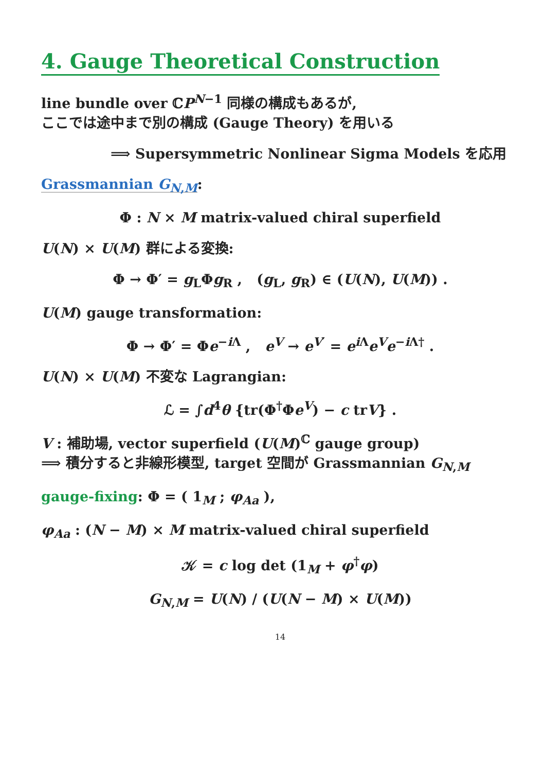4. Gauge Theoretical Construction
line bundle over ℂP<sup>N−1</sup> 同様の構成もあるが,
ここでは途中まで別の構成 (Gauge Theory) を用いる
⟹ Supersymmetric Nonlinear Sigma Models を応用
Grassmannian G<sub>N,M</sub>:
Φ : N × M matrix-valued chiral superfield
U(N) × U(M) 群による変換:
Φ → Φ′ = g<sub>L</sub>Φg<sub>R</sub> , (g<sub>L</sub>, g<sub>R</sub>) ∈ (U(N), U(M)) .
U(M) gauge transformation:
Φ → Φ′ = Φe<sup>−i Λ</sup> , e<sup>V</sup> → e<sup>V′</sup> = e<sup>i Λ</sup>e<sup>V</sup>e<sup>−i Λ†</sup> .
U(N) × U(M) 不変な Lagrangian:
ℒ = ∫d<sup>4</sup>θ {tr(Φ<sup>†</sup>Φe<sup>V</sup>) − c trV} .
V : 補助場, vector superfield (U(M)<sup>ℂ</sup> gauge group)
⟹ 積分すると非線形模型, target 空間が Grassmannian G<sub>N,M</sub>
gauge-fixing: Φ = ( 1<sub>M</sub> ; φ<sub>Aa</sub> ),
φ<sub>Aa</sub> : (N − M) × M matrix-valued chiral superfield
𝒦 = c log det (1<sub>M</sub> + φ<sup>†</sup>φ)
G<sub>N,M</sub> = U(N) / (U(N − M) × U(M))
14